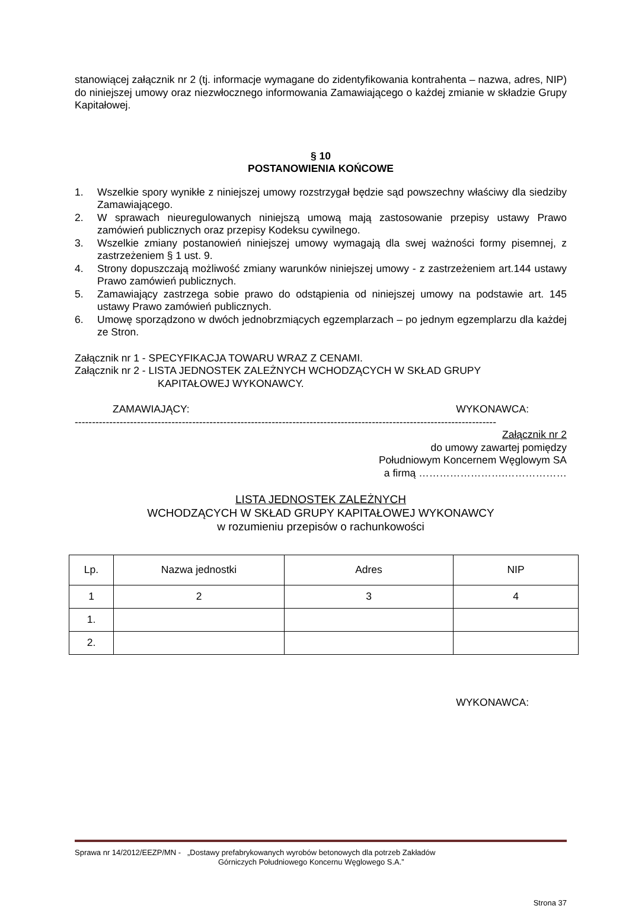stanowiącej załącznik nr 2 (tj. informacje wymagane do zidentyfikowania kontrahenta – nazwa, adres, NIP) do niniejszej umowy oraz niezwłocznego informowania Zamawiającego o każdej zmianie w składzie Grupy Kapitałowej.
§ 10
POSTANOWIENIA KOŃCOWE
1. Wszelkie spory wynikłe z niniejszej umowy rozstrzygał będzie sąd powszechny właściwy dla siedziby Zamawiającego.
2. W sprawach nieuregulowanych niniejszą umową mają zastosowanie przepisy ustawy Prawo zamówień publicznych oraz przepisy Kodeksu cywilnego.
3. Wszelkie zmiany postanowień niniejszej umowy wymagają dla swej ważności formy pisemnej, z zastrzeżeniem § 1 ust. 9.
4. Strony dopuszczają możliwość zmiany warunków niniejszej umowy - z zastrzeżeniem art.144 ustawy Prawo zamówień publicznych.
5. Zamawiający zastrzega sobie prawo do odstąpienia od niniejszej umowy na podstawie art. 145 ustawy Prawo zamówień publicznych.
6. Umowę sporządzono w dwóch jednobrzmiących egzemplarzach – po jednym egzemplarzu dla każdej ze Stron.
Załącznik nr 1 - SPECYFIKACJA TOWARU WRAZ Z CENAMI.
Załącznik nr 2 - LISTA JEDNOSTEK ZALEŻNYCH WCHODZĄCYCH W SKŁAD GRUPY
KAPITAŁOWEJ WYKONAWCY.
ZAMAWIAJĄCY: WYKONAWCA:
--------------------------------------------------------------------------------------------------------------------------
Załącznik nr 2
do umowy zawartej pomiędzy
Południowym Koncernem Węglowym SA
a firmą …………………….………………
LISTA JEDNOSTEK ZALEŻNYCH
WCHODZĄCYCH W SKŁAD GRUPY KAPITAŁOWEJ WYKONAWCY
w rozumieniu przepisów o rachunkowości
| Lp. | Nazwa jednostki | Adres | NIP |
| --- | --- | --- | --- |
| 1 | 2 | 3 | 4 |
| 1. | | | |
| 2. | | | |
WYKONAWCA:
Sprawa nr 14/2012/EEZP/MN - „Dostawy prefabrykowanych wyrobów betonowych dla potrzeb Zakładów
Górniczych Południowego Koncernu Węglowego S.A.”
Strona 37